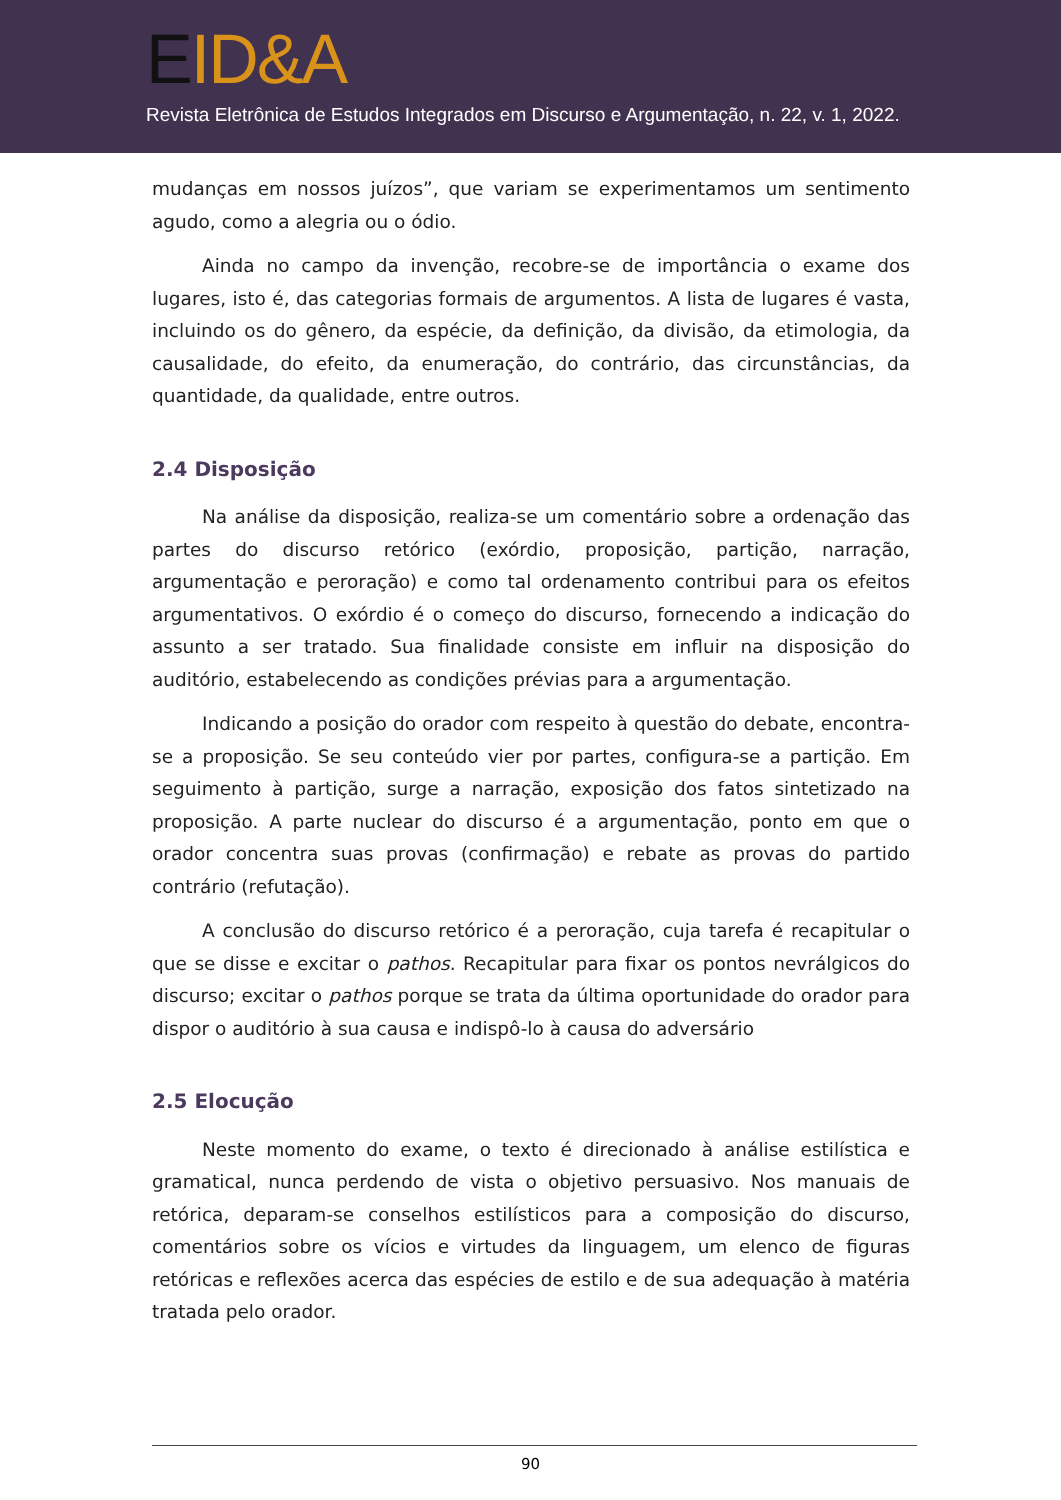EID&A
Revista Eletrônica de Estudos Integrados em Discurso e Argumentação, n. 22, v. 1, 2022.
mudanças em nossos juízos”, que variam se experimentamos um sentimento agudo, como a alegria ou o ódio.
Ainda no campo da invenção, recobre-se de importância o exame dos lugares, isto é, das categorias formais de argumentos. A lista de lugares é vasta, incluindo os do gênero, da espécie, da definição, da divisão, da etimologia, da causalidade, do efeito, da enumeração, do contrário, das circunstâncias, da quantidade, da qualidade, entre outros.
2.4 Disposição
Na análise da disposição, realiza-se um comentário sobre a ordenação das partes do discurso retórico (exórdio, proposição, partição, narração, argumentação e peroração) e como tal ordenamento contribui para os efeitos argumentativos. O exórdio é o começo do discurso, fornecendo a indicação do assunto a ser tratado. Sua finalidade consiste em influir na disposição do auditório, estabelecendo as condições prévias para a argumentação.
Indicando a posição do orador com respeito à questão do debate, encontra-se a proposição. Se seu conteúdo vier por partes, configura-se a partição. Em seguimento à partição, surge a narração, exposição dos fatos sintetizado na proposição. A parte nuclear do discurso é a argumentação, ponto em que o orador concentra suas provas (confirmação) e rebate as provas do partido contrário (refutação).
A conclusão do discurso retórico é a peroração, cuja tarefa é recapitular o que se disse e excitar o pathos. Recapitular para fixar os pontos nevrálgicos do discurso; excitar o pathos porque se trata da última oportunidade do orador para dispor o auditório à sua causa e indispô-lo à causa do adversário
2.5 Elocução
Neste momento do exame, o texto é direcionado à análise estilística e gramatical, nunca perdendo de vista o objetivo persuasivo. Nos manuais de retórica, deparam-se conselhos estilísticos para a composição do discurso, comentários sobre os vícios e virtudes da linguagem, um elenco de figuras retóricas e reflexões acerca das espécies de estilo e de sua adequação à matéria tratada pelo orador.
90